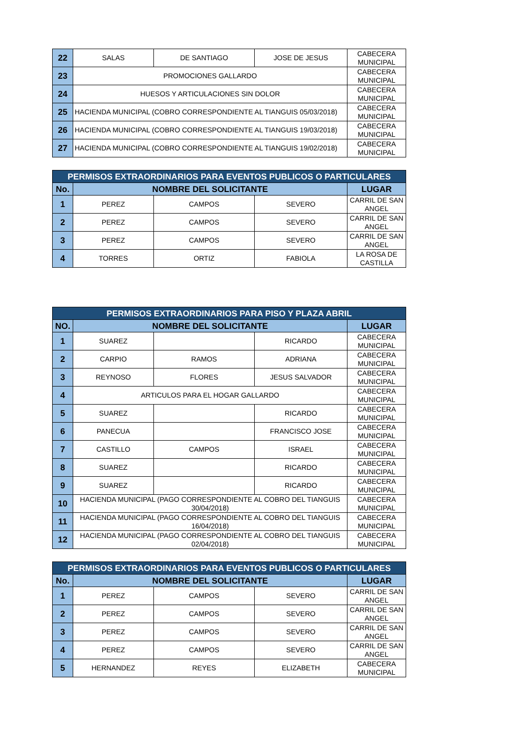| 22 | SALAS | DE SANTIAGO | JOSE DE JESUS | CABECERA MUNICIPAL |
| 23 | PROMOCIONES GALLARDO | | | CABECERA MUNICIPAL |
| 24 | HUESOS Y ARTICULACIONES SIN DOLOR | | | CABECERA MUNICIPAL |
| 25 | HACIENDA MUNICIPAL (COBRO CORRESPONDIENTE AL TIANGUIS 05/03/2018) | | | CABECERA MUNICIPAL |
| 26 | HACIENDA MUNICIPAL (COBRO CORRESPONDIENTE AL TIANGUIS 19/03/2018) | | | CABECERA MUNICIPAL |
| 27 | HACIENDA MUNICIPAL (COBRO CORRESPONDIENTE AL TIANGUIS 19/02/2018) | | | CABECERA MUNICIPAL |
| PERMISOS EXTRAORDINARIOS PARA EVENTOS PUBLICOS O PARTICULARES | | | | |
| --- | --- | --- | --- | --- |
| No. | NOMBRE DEL SOLICITANTE | | | LUGAR |
| 1 | PEREZ | CAMPOS | SEVERO | CARRIL DE SAN ANGEL |
| 2 | PEREZ | CAMPOS | SEVERO | CARRIL DE SAN ANGEL |
| 3 | PEREZ | CAMPOS | SEVERO | CARRIL DE SAN ANGEL |
| 4 | TORRES | ORTIZ | FABIOLA | LA ROSA DE CASTILLA |
| PERMISOS EXTRAORDINARIOS PARA PISO Y PLAZA ABRIL | | | | |
| --- | --- | --- | --- | --- |
| NO. | NOMBRE DEL SOLICITANTE | | | LUGAR |
| 1 | SUAREZ | | RICARDO | CABECERA MUNICIPAL |
| 2 | CARPIO | RAMOS | ADRIANA | CABECERA MUNICIPAL |
| 3 | REYNOSO | FLORES | JESUS SALVADOR | CABECERA MUNICIPAL |
| 4 | ARTICULOS PARA EL HOGAR GALLARDO | | | CABECERA MUNICIPAL |
| 5 | SUAREZ | | RICARDO | CABECERA MUNICIPAL |
| 6 | PANECUA | | FRANCISCO JOSE | CABECERA MUNICIPAL |
| 7 | CASTILLO | CAMPOS | ISRAEL | CABECERA MUNICIPAL |
| 8 | SUAREZ | | RICARDO | CABECERA MUNICIPAL |
| 9 | SUAREZ | | RICARDO | CABECERA MUNICIPAL |
| 10 | HACIENDA MUNICIPAL (PAGO CORRESPONDIENTE AL COBRO DEL TIANGUIS 30/04/2018) | | | CABECERA MUNICIPAL |
| 11 | HACIENDA MUNICIPAL (PAGO CORRESPONDIENTE AL COBRO DEL TIANGUIS 16/04/2018) | | | CABECERA MUNICIPAL |
| 12 | HACIENDA MUNICIPAL (PAGO CORRESPONDIENTE AL COBRO DEL TIANGUIS 02/04/2018) | | | CABECERA MUNICIPAL |
| PERMISOS EXTRAORDINARIOS PARA EVENTOS PUBLICOS O PARTICULARES | | | | |
| --- | --- | --- | --- | --- |
| No. | NOMBRE DEL SOLICITANTE | | | LUGAR |
| 1 | PEREZ | CAMPOS | SEVERO | CARRIL DE SAN ANGEL |
| 2 | PEREZ | CAMPOS | SEVERO | CARRIL DE SAN ANGEL |
| 3 | PEREZ | CAMPOS | SEVERO | CARRIL DE SAN ANGEL |
| 4 | PEREZ | CAMPOS | SEVERO | CARRIL DE SAN ANGEL |
| 5 | HERNANDEZ | REYES | ELIZABETH | CABECERA MUNICIPAL |